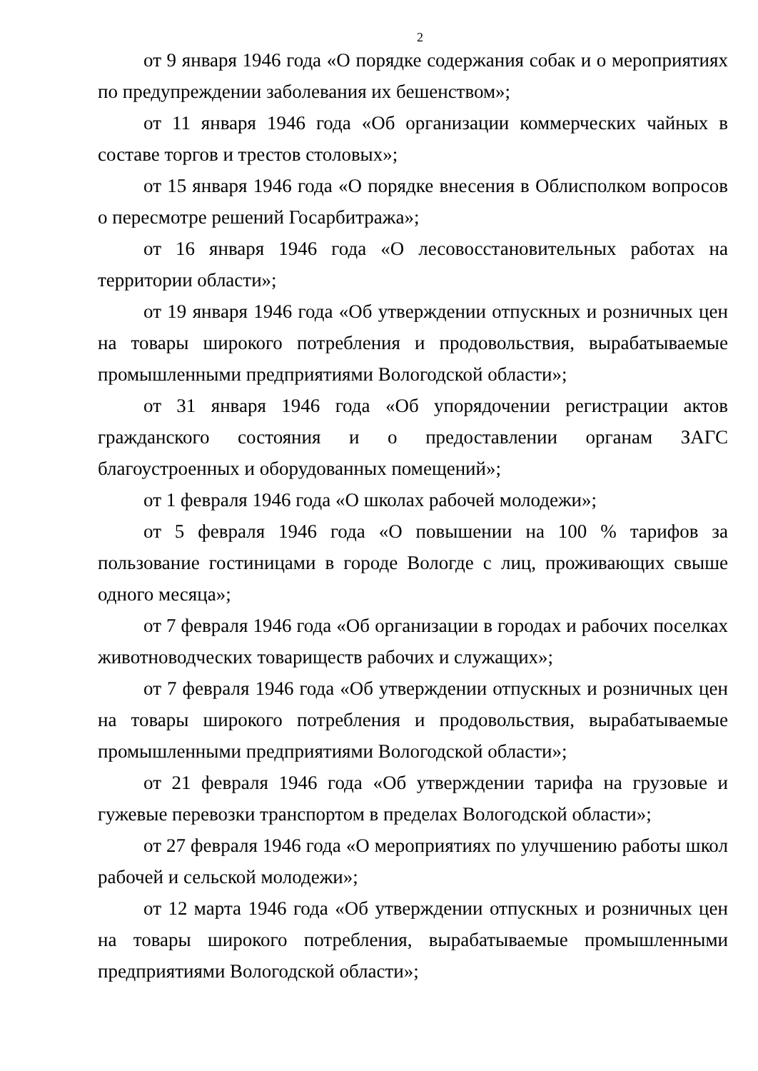2
от 9 января 1946 года «О порядке содержания собак и о мероприятиях по предупреждении заболевания их бешенством»;
от 11 января 1946 года «Об организации коммерческих чайных в составе торгов и трестов столовых»;
от 15 января 1946 года «О порядке внесения в Облисполком вопросов о пересмотре решений Госарбитража»;
от 16 января 1946 года «О лесовосстановительных работах на территории области»;
от 19 января 1946 года «Об утверждении отпускных и розничных цен на товары широкого потребления и продовольствия, вырабатываемые промышленными предприятиями Вологодской области»;
от 31 января 1946 года «Об упорядочении регистрации актов гражданского состояния и о предоставлении органам ЗАГС благоустроенных и оборудованных помещений»;
от 1 февраля 1946 года «О школах рабочей молодежи»;
от 5 февраля 1946 года «О повышении на 100 % тарифов за пользование гостиницами в городе Вологде с лиц, проживающих свыше одного месяца»;
от 7 февраля 1946 года «Об организации в городах и рабочих поселках животноводческих товариществ рабочих и служащих»;
от 7 февраля 1946 года «Об утверждении отпускных и розничных цен на товары широкого потребления и продовольствия, вырабатываемые промышленными предприятиями Вологодской области»;
от 21 февраля 1946 года «Об утверждении тарифа на грузовые и гужевые перевозки транспортом в пределах Вологодской области»;
от 27 февраля 1946 года «О мероприятиях по улучшению работы школ рабочей и сельской молодежи»;
от 12 марта 1946 года «Об утверждении отпускных и розничных цен на товары широкого потребления, вырабатываемые промышленными предприятиями Вологодской области»;